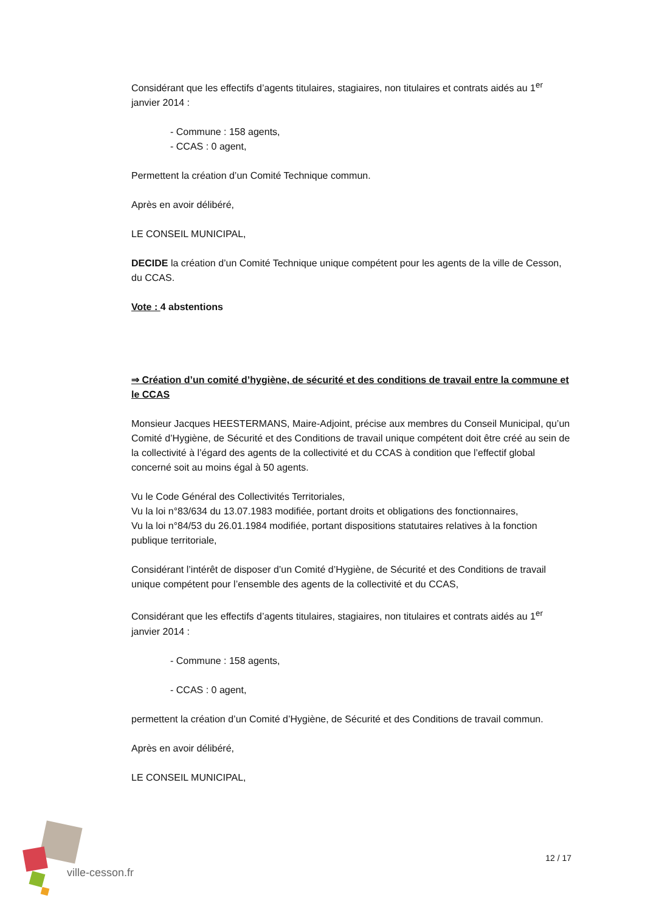Considérant que les effectifs d’agents titulaires, stagiaires, non titulaires et contrats aidés au 1<sup>er</sup> janvier 2014 :
- Commune : 158 agents,
- CCAS : 0 agent,
Permettent la création d’un Comité Technique commun.
Après en avoir délibéré,
LE CONSEIL MUNICIPAL,
DECIDE la création d’un Comité Technique unique compétent pour les agents de la ville de Cesson, du CCAS.
Vote : 4 abstentions
⇒ Création d’un comité d’hygiène, de sécurité et des conditions de travail entre la commune et le CCAS
Monsieur Jacques HEESTERMANS, Maire-Adjoint, précise aux membres du Conseil Municipal, qu’un Comité d’Hygiène, de Sécurité et des Conditions de travail unique compétent doit être créé au sein de la collectivité à l’égard des agents de la collectivité et du CCAS à condition que l’effectif global concerné soit au moins égal à 50 agents.
Vu le Code Général des Collectivités Territoriales,
Vu la loi n°83/634 du 13.07.1983 modifiée, portant droits et obligations des fonctionnaires,
Vu la loi n°84/53 du 26.01.1984 modifiée, portant dispositions statutaires relatives à la fonction publique territoriale,
Considérant l’intérêt de disposer d’un Comité d’Hygiène, de Sécurité et des Conditions de travail unique compétent pour l’ensemble des agents de la collectivité et du CCAS,
Considérant que les effectifs d’agents titulaires, stagiaires, non titulaires et contrats aidés au 1<sup>er</sup> janvier 2014 :
- Commune : 158 agents,
- CCAS : 0 agent,
permettent la création d’un Comité d’Hygiène, de Sécurité et des Conditions de travail commun.
Après en avoir délibéré,
LE CONSEIL MUNICIPAL,
ville-cesson.fr
12 / 17